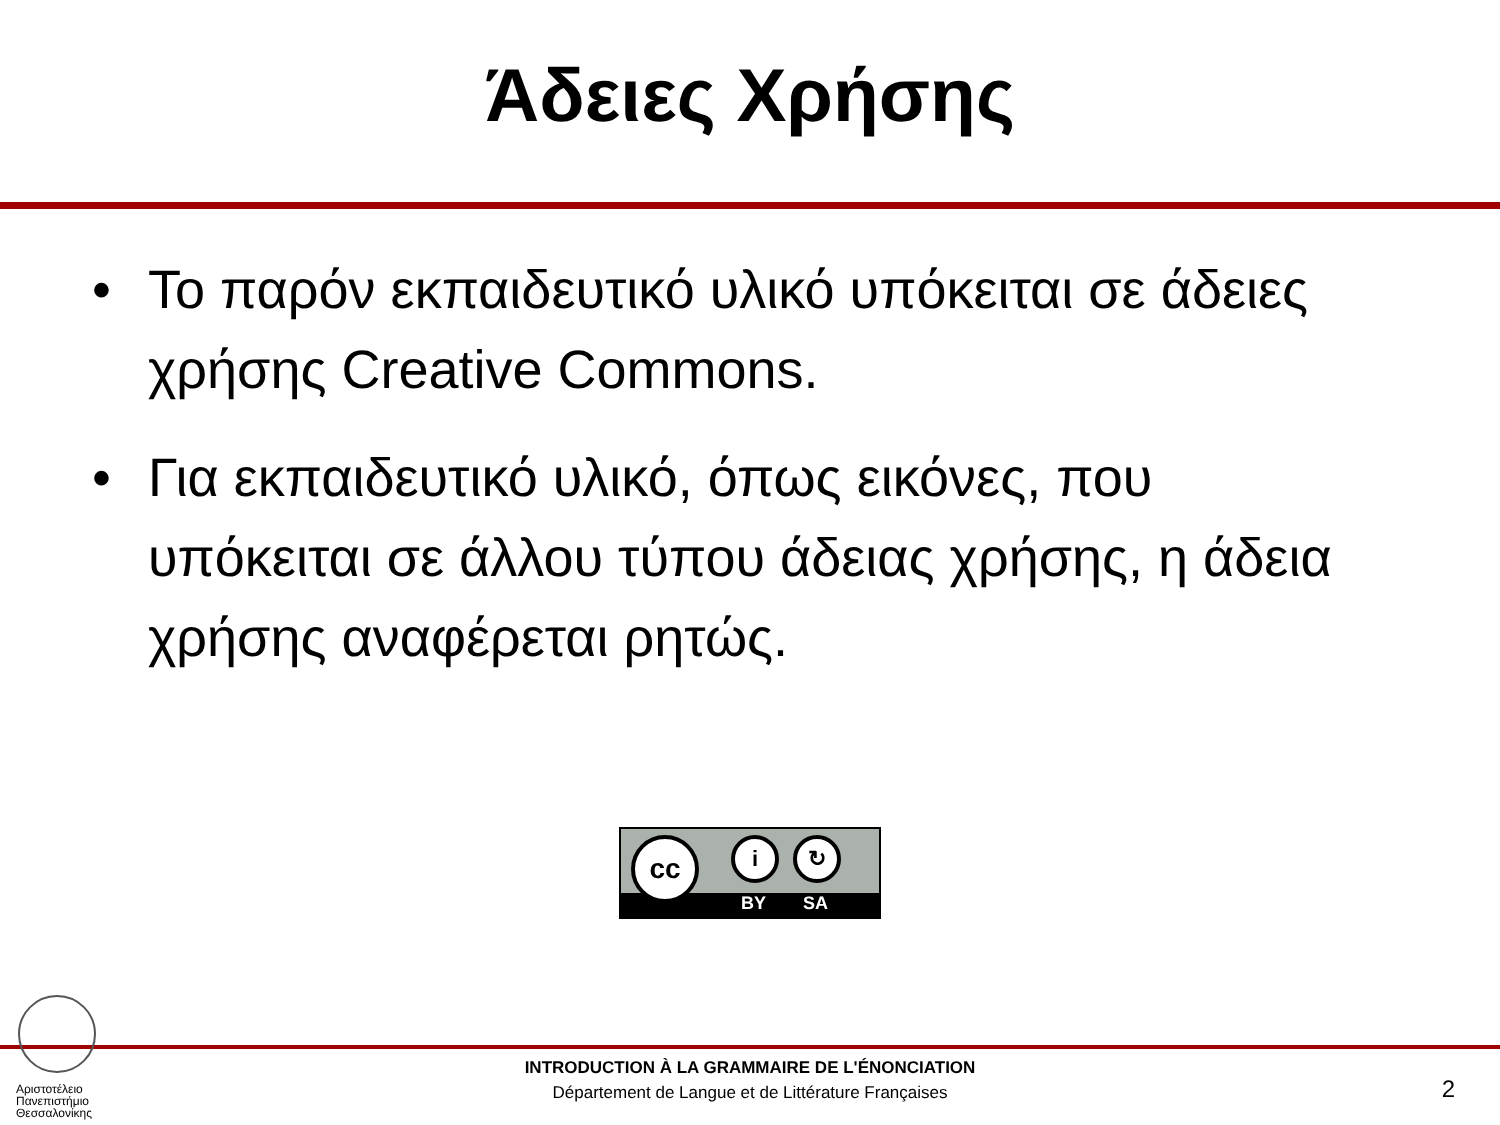Άδειες Χρήσης
• Το παρόν εκπαιδευτικό υλικό υπόκειται σε άδειες χρήσης Creative Commons.
• Για εκπαιδευτικό υλικό, όπως εικόνες, που υπόκειται σε άλλου τύπου άδειας χρήσης, η άδεια χρήσης αναφέρεται ρητώς.
BY SA
cc i ↻
Αριστοτέλειο
Πανεπιστήμιο
Θεσσαλονίκης
INTRODUCTION À LA GRAMMAIRE DE L'ÉNONCIATION
Département de Langue et de Littérature Françaises
2